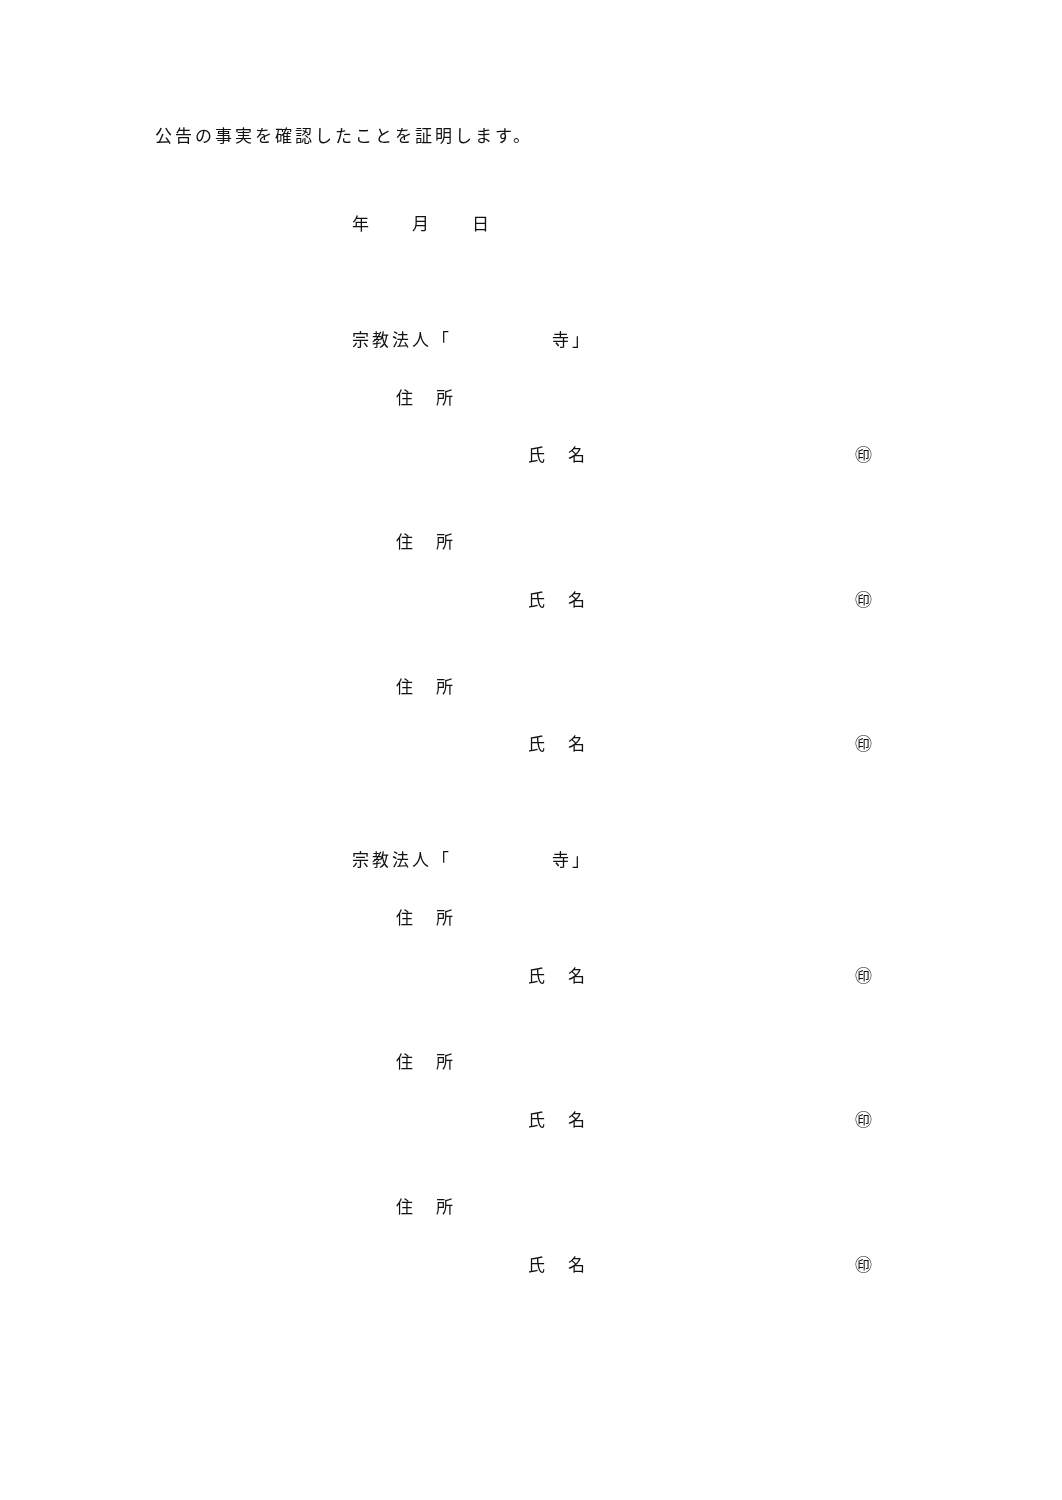公告の事実を確認したことを証明します。
年　　月　　日
宗教法人「　　　　　寺」
住　所
氏　名
㊞
住　所
氏　名
㊞
住　所
氏　名
㊞
宗教法人「　　　　　寺」
住　所
氏　名
㊞
住　所
氏　名
㊞
住　所
氏　名
㊞